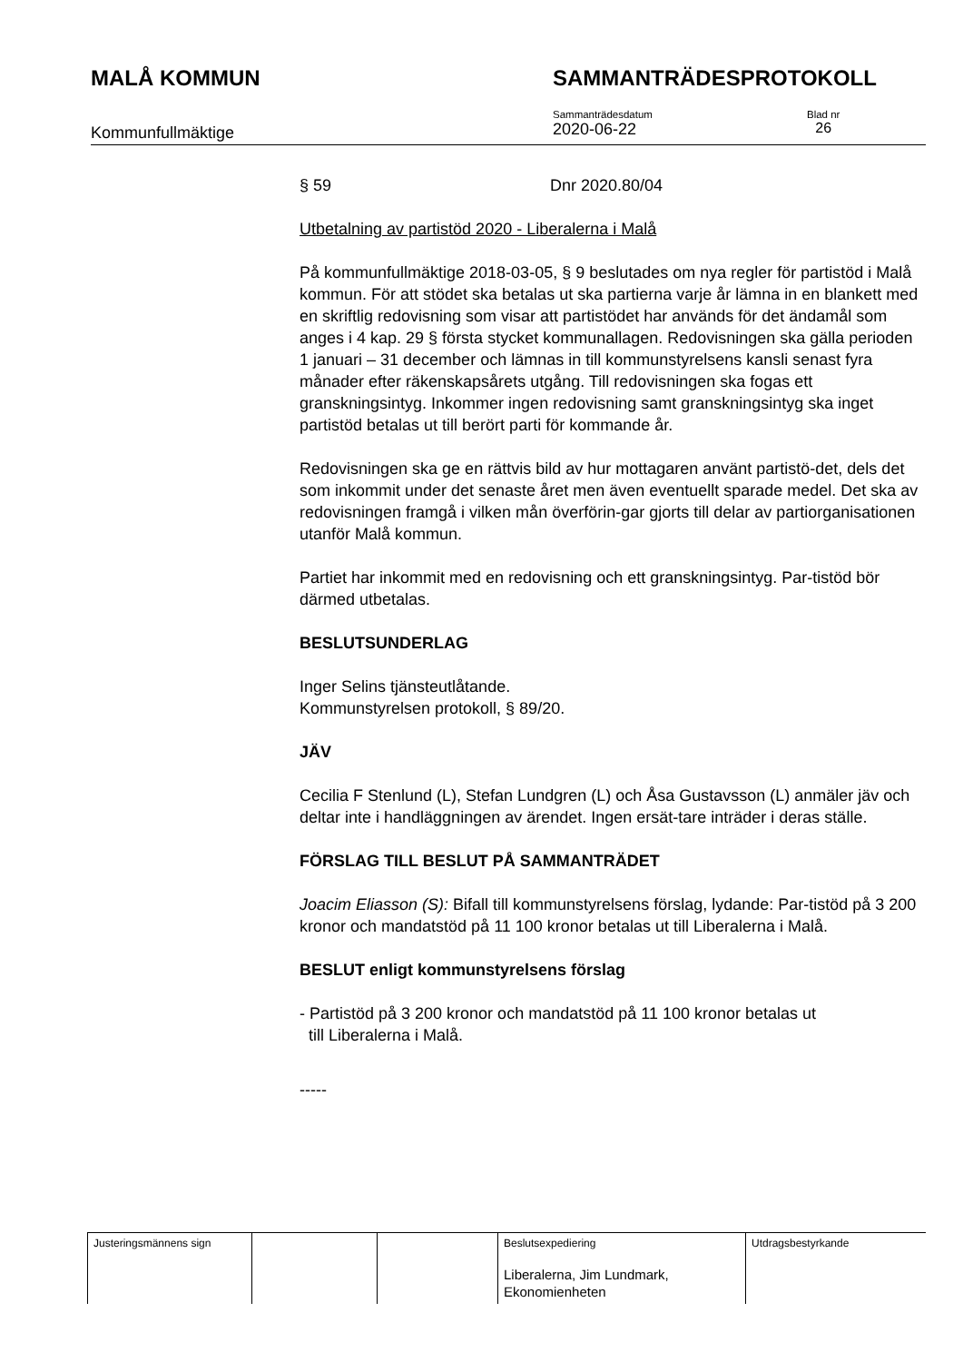MALÅ KOMMUN SAMMANTRÄDESPROTOKOLL
Kommunfullmäktige
Sammanträdesdatum
2020-06-22
Blad nr
26
§ 59 Dnr 2020.80/04
Utbetalning av partistöd 2020 - Liberalerna i Malå
På kommunfullmäktige 2018-03-05, § 9 beslutades om nya regler för partistöd i Malå kommun. För att stödet ska betalas ut ska partierna varje år lämna in en blankett med en skriftlig redovisning som visar att partistödet har används för det ändamål som anges i 4 kap. 29 § första stycket kommunallagen. Redovisningen ska gälla perioden 1 januari – 31 december och lämnas in till kommunstyrelsens kansli senast fyra månader efter räkenskapsårets utgång. Till redovisningen ska fogas ett granskningsintyg. Inkommer ingen redovisning samt granskningsintyg ska inget partistöd betalas ut till berört parti för kommande år.
Redovisningen ska ge en rättvis bild av hur mottagaren använt partistö-det, dels det som inkommit under det senaste året men även eventuellt sparade medel. Det ska av redovisningen framgå i vilken mån överförin-gar gjorts till delar av partiorganisationen utanför Malå kommun.
Partiet har inkommit med en redovisning och ett granskningsintyg. Par-tistöd bör därmed utbetalas.
BESLUTSUNDERLAG
Inger Selins tjänsteutlåtande.
Kommunstyrelsen protokoll, § 89/20.
JÄV
Cecilia F Stenlund (L), Stefan Lundgren (L) och Åsa Gustavsson (L) anmäler jäv och deltar inte i handläggningen av ärendet. Ingen ersät-tare inträder i deras ställe.
FÖRSLAG TILL BESLUT PÅ SAMMANTRÄDET
Joacim Eliasson (S): Bifall till kommunstyrelsens förslag, lydande: Par-tistöd på 3 200 kronor och mandatstöd på 11 100 kronor betalas ut till Liberalerna i Malå.
BESLUT enligt kommunstyrelsens förslag
- Partistöd på 3 200 kronor och mandatstöd på 11 100 kronor betalas ut
till Liberalerna i Malå.
-----
| Justeringsmännens sign | | | Beslutsexpediering Liberalerna, Jim Lundmark, Ekonomienheten | Utdragsbestyrkande |